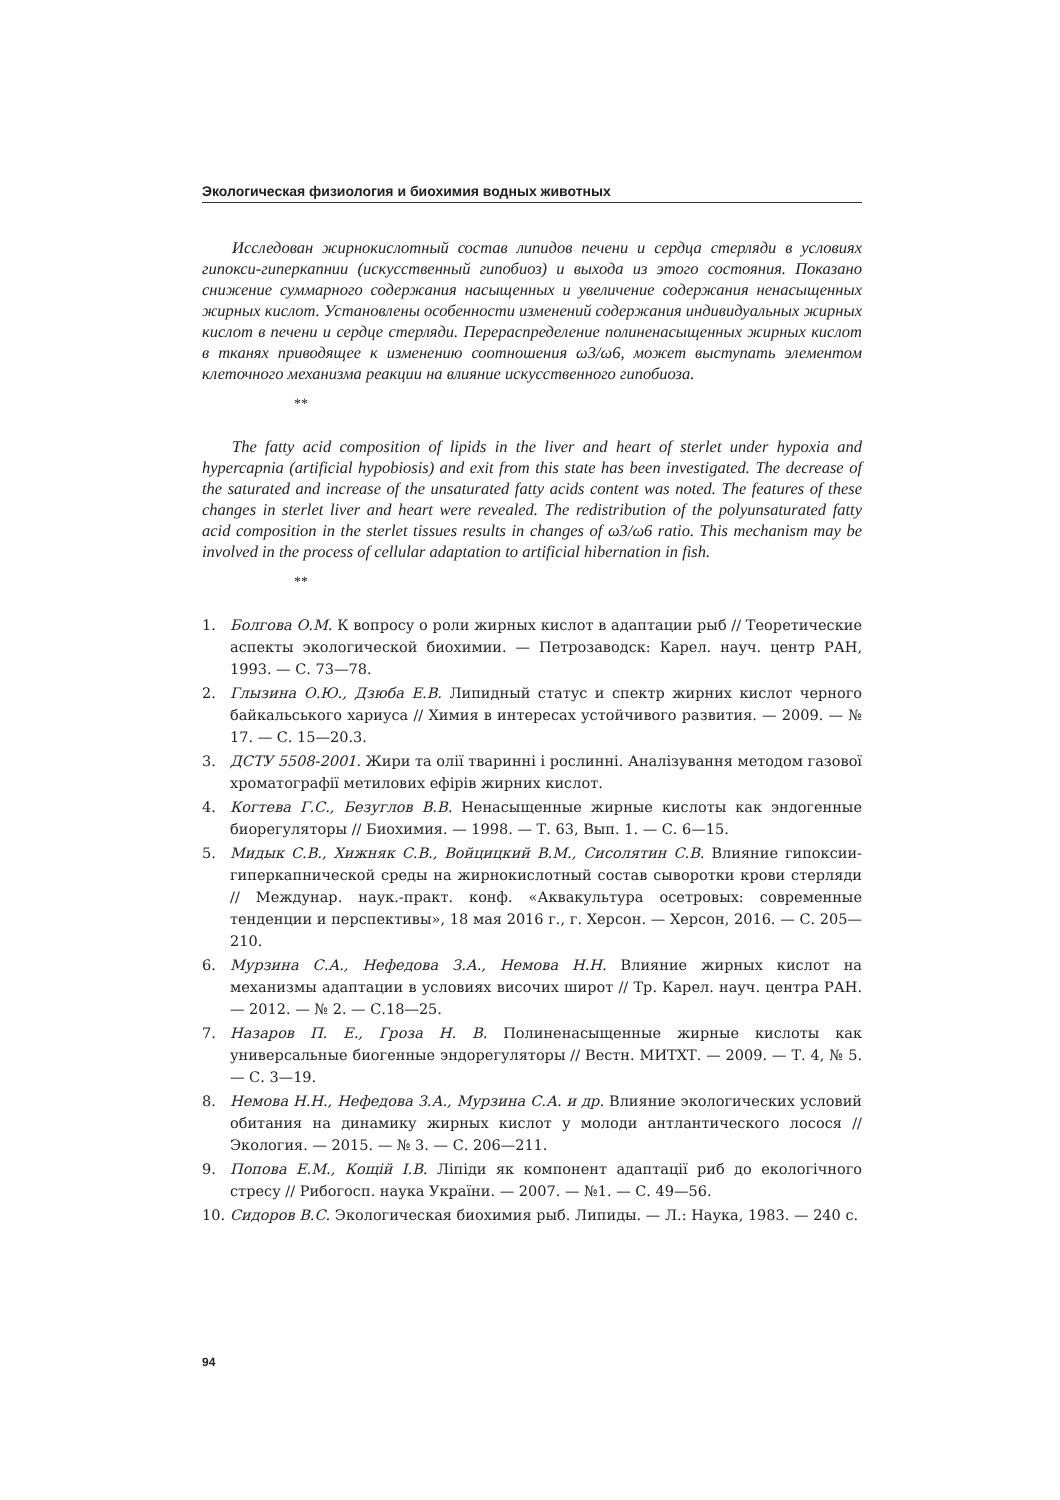Экологическая физиология и биохимия водных животных
Исследован жирнокислотный состав липидов печени и сердца стерляди в условиях гипокси-гиперкапнии (искусственный гипобиоз) и выхода из этого состояния. Показано снижение суммарного содержания насыщенных и увеличение содержания ненасыщенных жирных кислот. Установлены особенности изменений содержания индивидуальных жирных кислот в печени и сердце стерляди. Перераспределение полиненасыщенных жирных кислот в тканях приводящее к изменению соотношения ω3/ω6, может выступать элементом клеточного механизма реакции на влияние искусственного гипобиоза.
**
The fatty acid composition of lipids in the liver and heart of sterlet under hypoxia and hypercapnia (artificial hypobiosis) and exit from this state has been investigated. The decrease of the saturated and increase of the unsaturated fatty acids content was noted. The features of these changes in sterlet liver and heart were revealed. The redistribution of the polyunsaturated fatty acid composition in the sterlet tissues results in changes of ω3/ω6 ratio. This mechanism may be involved in the process of cellular adaptation to artificial hibernation in fish.
**
1. Болгова О.М. К вопросу о роли жирных кислот в адаптации рыб // Теоретические аспекты экологической биохимии. — Петрозаводск: Карел. науч. центр РАН, 1993. — С. 73—78.
2. Глызина О.Ю., Дзюба Е.В. Липидный статус и спектр жирних кислот черного байкальського хариуса // Химия в интересах устойчивого развития. — 2009. — № 17. — С. 15—20.3.
3. ДСТУ 5508-2001. Жири та олії тваринні і рослинні. Аналізування методом газової хроматографії метилових ефірів жирних кислот.
4. Когтева Г.С., Безуглов В.В. Ненасыщенные жирные кислоты как эндогенные биорегуляторы // Биохимия. — 1998. — Т. 63, Вып. 1. — С. 6—15.
5. Мидык С.В., Хижняк С.В., Войцицкий В.М., Сисолятин С.В. Влияние гипоксии-гиперкапнической среды на жирнокислотный состав сыворотки крови стерляди // Междунар. наук.-практ. конф. «Аквакультура осетровых: современные тенденции и перспективы», 18 мая 2016 г., г. Херсон. — Херсон, 2016. — С. 205—210.
6. Мурзина С.А., Нефедова З.А., Немова Н.Н. Влияние жирных кислот на механизмы адаптации в условиях височих широт // Тр. Карел. науч. центра РАН. — 2012. — № 2. — С.18—25.
7. Назаров П. Е., Гроза Н. В. Полиненасыщенные жирные кислоты как универсальные биогенные эндорегуляторы // Вестн. МИТХТ. — 2009. — Т. 4, № 5. — С. 3—19.
8. Немова Н.Н., Нефедова З.А., Мурзина С.А. и др. Влияние экологических условий обитания на динамику жирных кислот у молоди антлантического лосося // Экология. — 2015. — № 3. — С. 206—211.
9. Попова Е.М., Кощій І.В. Ліпіди як компонент адаптації риб до екологічного стресу // Рибогосп. наука України. — 2007. — №1. — С. 49—56.
10. Сидоров В.С. Экологическая биохимия рыб. Липиды. — Л.: Наука, 1983. — 240 с.
94